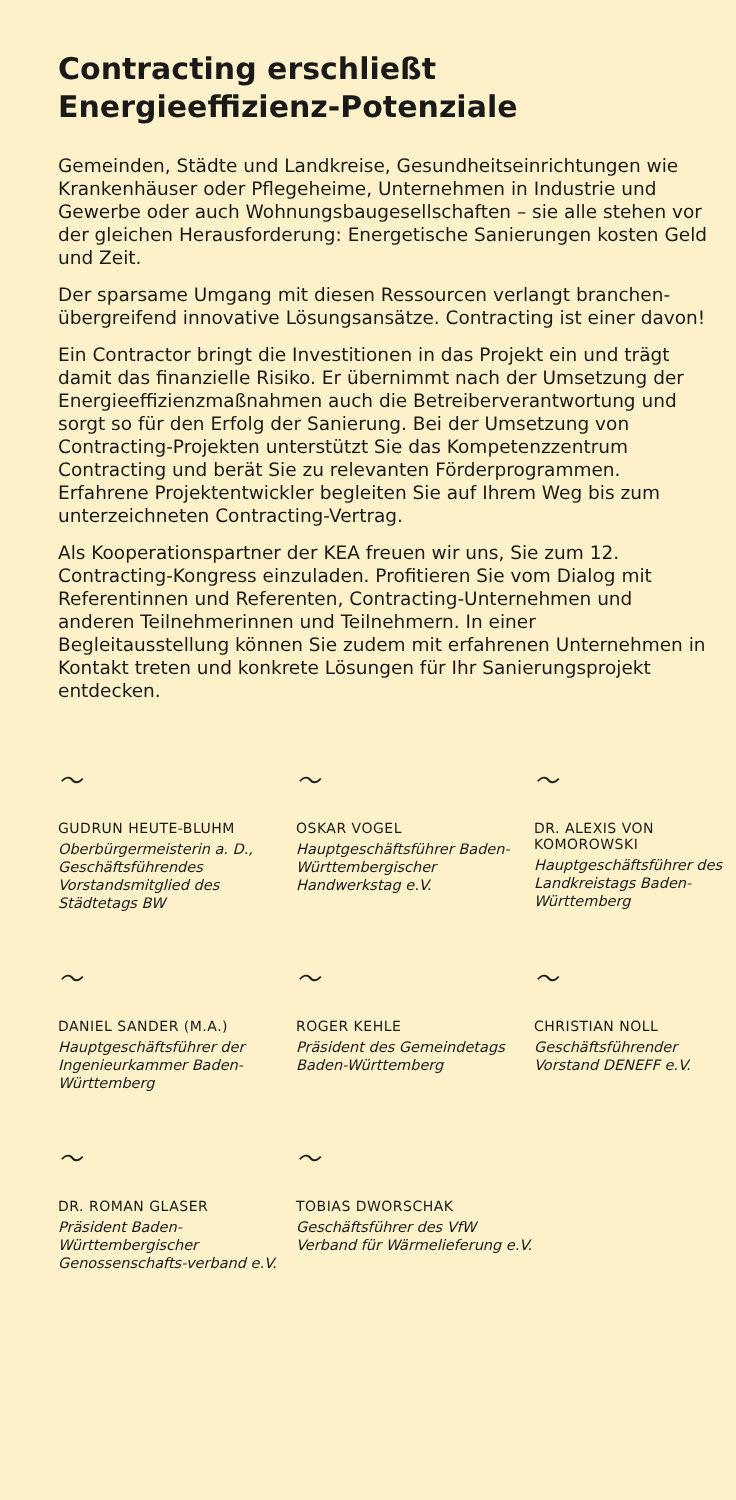Contracting erschließt
Energieeffizienz-Potenziale
Gemeinden, Städte und Landkreise, Gesundheitseinrichtungen wie Krankenhäuser oder Pflegeheime, Unternehmen in Industrie und Gewerbe oder auch Wohnungsbaugesellschaften – sie alle stehen vor der gleichen Herausforderung: Energetische Sanierungen kosten Geld und Zeit.
Der sparsame Umgang mit diesen Ressourcen verlangt branchen-übergreifend innovative Lösungsansätze. Contracting ist einer davon!
Ein Contractor bringt die Investitionen in das Projekt ein und trägt damit das finanzielle Risiko. Er übernimmt nach der Umsetzung der Energieeffizienzmaßnahmen auch die Betreiberverantwortung und sorgt so für den Erfolg der Sanierung. Bei der Umsetzung von Contracting-Projekten unterstützt Sie das Kompetenzzentrum Contracting und berät Sie zu relevanten Förderprogrammen. Erfahrene Projektentwickler begleiten Sie auf Ihrem Weg bis zum unterzeichneten Contracting-Vertrag.
Als Kooperationspartner der KEA freuen wir uns, Sie zum 12. Contracting-Kongress einzuladen. Profitieren Sie vom Dialog mit Referentinnen und Referenten, Contracting-Unternehmen und anderen Teilnehmerinnen und Teilnehmern. In einer Begleitausstellung können Sie zudem mit erfahrenen Unternehmen in Kontakt treten und konkrete Lösungen für Ihr Sanierungsprojekt entdecken.
〜
GUDRUN HEUTE-BLUHM
Oberbürgermeisterin a. D., Geschäftsführendes Vorstandsmitglied des Städtetags BW
〜
OSKAR VOGEL
Hauptgeschäftsführer Baden-Württembergischer Handwerkstag e.V.
〜
DR. ALEXIS VON KOMOROWSKI
Hauptgeschäftsführer des Landkreistags Baden-Württemberg
〜
DANIEL SANDER (M.A.)
Hauptgeschäftsführer der Ingenieurkammer Baden-Württemberg
〜
ROGER KEHLE
Präsident des Gemeindetags Baden-Württemberg
〜
CHRISTIAN NOLL
Geschäftsführender Vorstand DENEFF e.V.
〜
DR. ROMAN GLASER
Präsident Baden-Württembergischer Genossenschafts-verband e.V.
〜
TOBIAS DWORSCHAK
Geschäftsführer des VfW
Verband für Wärmelieferung e.V.